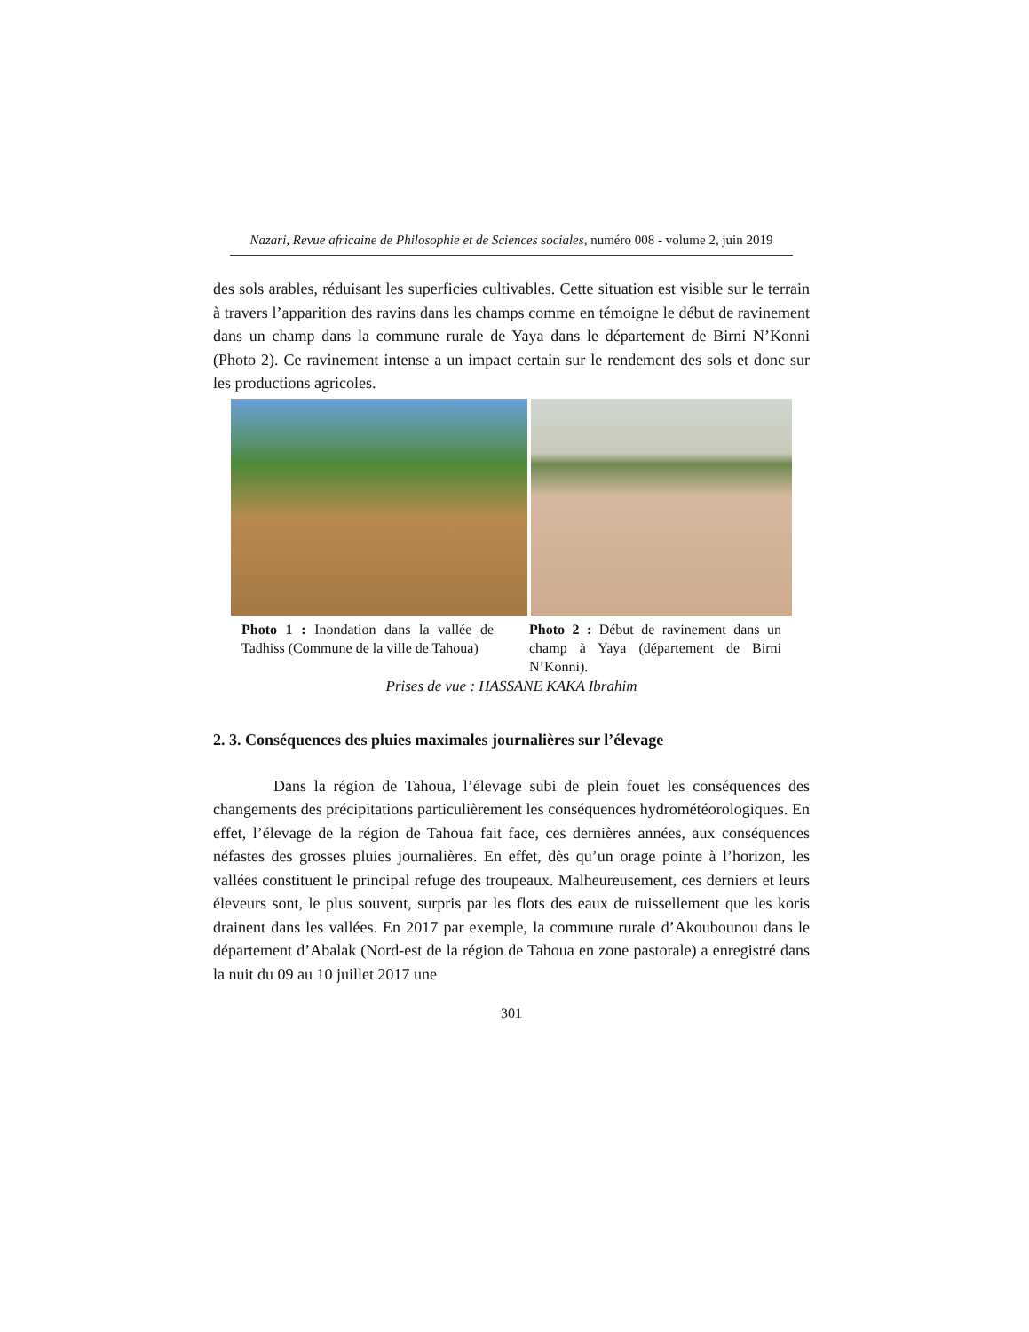Nazari, Revue africaine de Philosophie et de Sciences sociales, numéro 008 - volume 2, juin 2019
des sols arables, réduisant les superficies cultivables. Cette situation est visible sur le terrain à travers l’apparition des ravins dans les champs comme en témoigne le début de ravinement dans un champ dans la commune rurale de Yaya dans le département de Birni N’Konni (Photo 2). Ce ravinement intense a un impact certain sur le rendement des sols et donc sur les productions agricoles.
Photo 1 : Inondation dans la vallée de Tadhiss (Commune de la ville de Tahoua)
Photo 2 : Début de ravinement dans un champ à Yaya (département de Birni N’Konni).
Prises de vue : HASSANE KAKA Ibrahim
2. 3. Conséquences des pluies maximales journalières sur l’élevage
Dans la région de Tahoua, l’élevage subi de plein fouet les conséquences des changements des précipitations particulièrement les conséquences hydrométéorologiques. En effet, l’élevage de la région de Tahoua fait face, ces dernières années, aux conséquences néfastes des grosses pluies journalières. En effet, dès qu’un orage pointe à l’horizon, les vallées constituent le principal refuge des troupeaux. Malheureusement, ces derniers et leurs éleveurs sont, le plus souvent, surpris par les flots des eaux de ruissellement que les koris drainent dans les vallées. En 2017 par exemple, la commune rurale d’Akoubounou dans le département d’Abalak (Nord-est de la région de Tahoua en zone pastorale) a enregistré dans la nuit du 09 au 10 juillet 2017 une
301